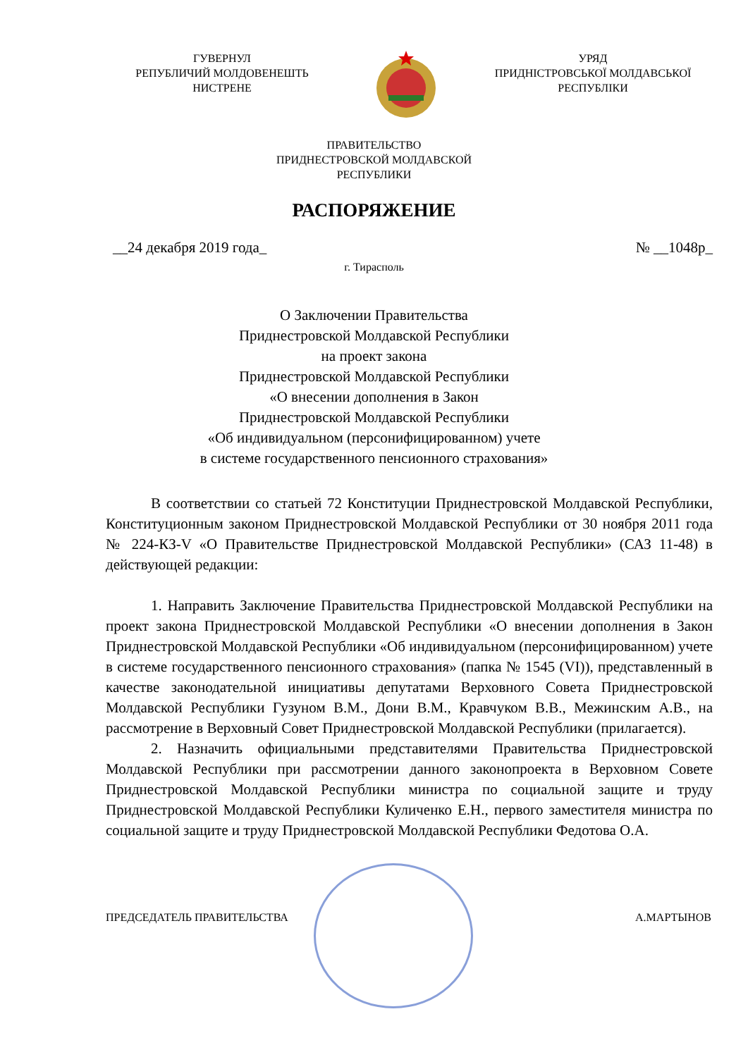ГУВЕРНУЛ
РЕПУБЛИЧИЙ МОЛДОВЕНЕШТЬ
НИСТРЕНЕ
УРЯД
ПРИДНІСТРОВСЬКОЇ МОЛДАВСЬКОЇ
РЕСПУБЛІКИ
ПРАВИТЕЛЬСТВО
ПРИДНЕСТРОВСКОЙ МОЛДАВСКОЙ
РЕСПУБЛИКИ
РАСПОРЯЖЕНИЕ
__24 декабря 2019 года_ № __1048р_
г. Тирасполь
О Заключении Правительства
Приднестровской Молдавской Республики
на проект закона
Приднестровской Молдавской Республики
«О внесении дополнения в Закон
Приднестровской Молдавской Республики
«Об индивидуальном (персонифицированном) учете
в системе государственного пенсионного страхования»
В соответствии со статьей 72 Конституции Приднестровской Молдавской Республики, Конституционным законом Приднестровской Молдавской Республики от 30 ноября 2011 года № 224-КЗ-V «О Правительстве Приднестровской Молдавской Республики» (САЗ 11-48) в действующей редакции:
1. Направить Заключение Правительства Приднестровской Молдавской Республики на проект закона Приднестровской Молдавской Республики «О внесении дополнения в Закон Приднестровской Молдавской Республики «Об индивидуальном (персонифицированном) учете в системе государственного пенсионного страхования» (папка № 1545 (VI)), представленный в качестве законодательной инициативы депутатами Верховного Совета Приднестровской Молдавской Республики Гузуном В.М., Дони В.М., Кравчуком В.В., Межинским А.В., на рассмотрение в Верховный Совет Приднестровской Молдавской Республики (прилагается).
2. Назначить официальными представителями Правительства Приднестровской Молдавской Республики при рассмотрении данного законопроекта в Верховном Совете Приднестровской Молдавской Республики министра по социальной защите и труду Приднестровской Молдавской Республики Куличенко Е.Н., первого заместителя министра по социальной защите и труду Приднестровской Молдавской Республики Федотова О.А.
ПРЕДСЕДАТЕЛЬ ПРАВИТЕЛЬСТВА А.МАРТЫНОВ